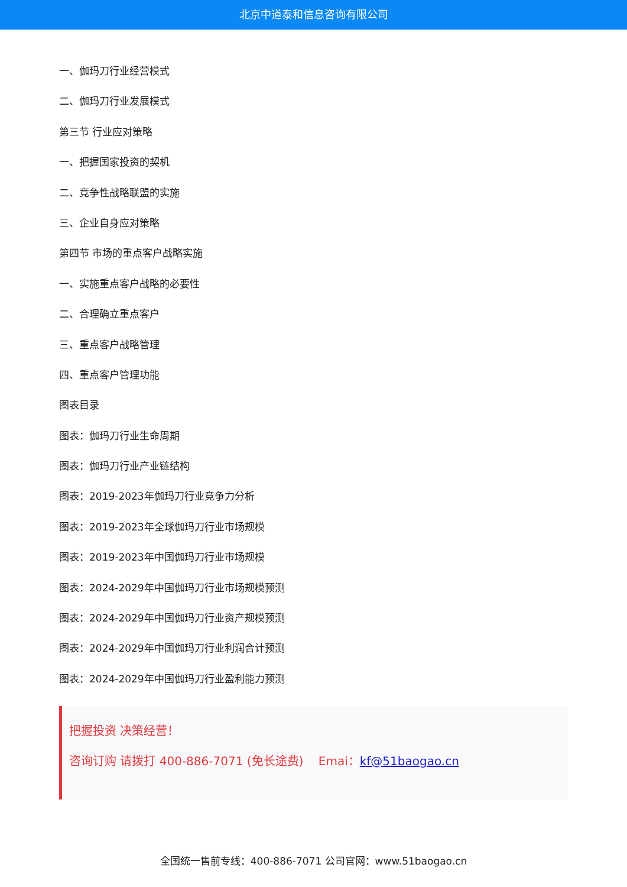北京中道泰和信息咨询有限公司
一、伽玛刀行业经营模式
二、伽玛刀行业发展模式
第三节 行业应对策略
一、把握国家投资的契机
二、竞争性战略联盟的实施
三、企业自身应对策略
第四节 市场的重点客户战略实施
一、实施重点客户战略的必要性
二、合理确立重点客户
三、重点客户战略管理
四、重点客户管理功能
图表目录
图表：伽玛刀行业生命周期
图表：伽玛刀行业产业链结构
图表：2019-2023年伽玛刀行业竞争力分析
图表：2019-2023年全球伽玛刀行业市场规模
图表：2019-2023年中国伽玛刀行业市场规模
图表：2024-2029年中国伽玛刀行业市场规模预测
图表：2024-2029年中国伽玛刀行业资产规模预测
图表：2024-2029年中国伽玛刀行业利润合计预测
图表：2024-2029年中国伽玛刀行业盈利能力预测
把握投资 决策经营！
咨询订购 请拨打 400-886-7071 (免长途费) Emai：kf@51baogao.cn
全国统一售前专线：400-886-7071 公司官网：www.51baogao.cn